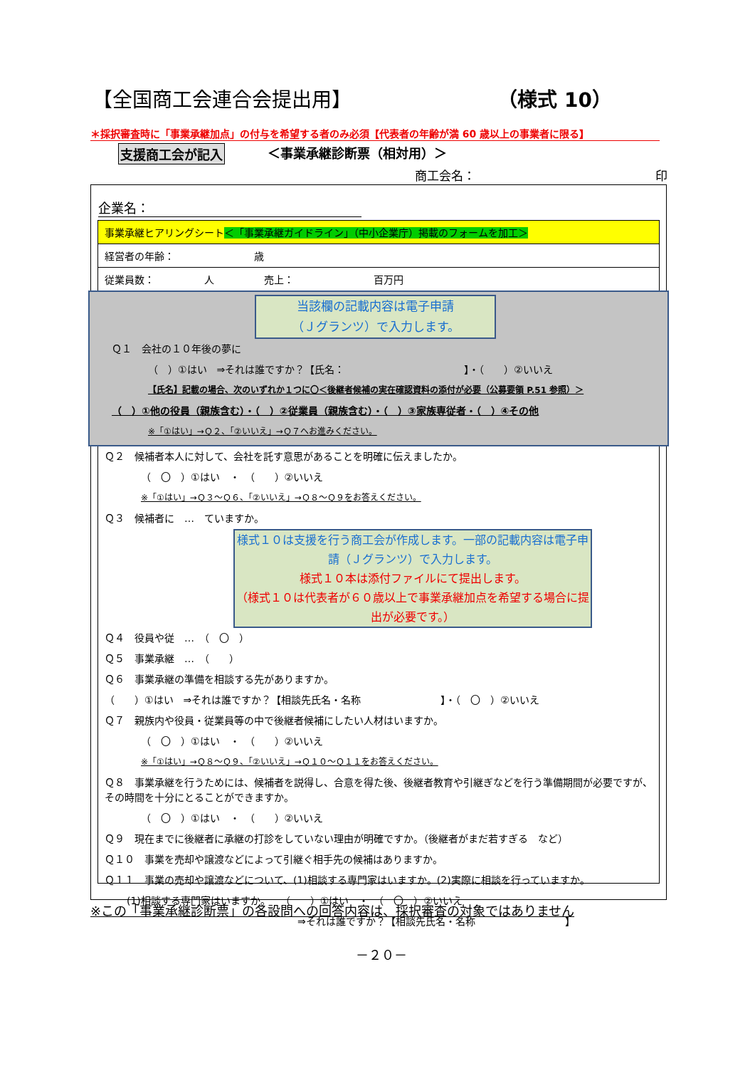【全国商工会連合会提出用】 （様式 10）
＊採択審査時に「事業承継加点」の付与を希望する者のみ必須【代表者の年齢が満 60 歳以上の事業者に限る】
支援商工会が記入 ＜事業承継診断票（相対用）＞
商工会名： 印
企業名：
事業承継ヒアリングシート＜「事業承継ガイドライン」（中小企業庁）掲載のフォームを加工＞
経営者の年齢：　　　　　　　　歳
従業員数：　　　　　人　　　　　売上：　　　　　　　　百万円
当該欄の記載内容は電子申請
（Ｊグランツ）で入力します。
Ｑ１　会社の１０年後の夢に
（　）①はい　⇒それは誰ですか？【氏名：　　　　　　　　　　　　】・（　　）②いいえ
【氏名】記載の場合、次のいずれか１つに〇＜後継者候補の実在確認資料の添付が必要（公募要領 P.51 参照）＞
（　）①他の役員（親族含む）・（　）②従業員（親族含む）・（　）③家族専従者・（　）④その他
※「①はい」→Ｑ２、「②いいえ」→Ｑ７へお進みください。
Ｑ２　候補者本人に対して、会社を託す意思があることを明確に伝えましたか。
（　〇　）①はい　・　（　　）②いいえ
※「①はい」→Ｑ３～Ｑ６、「②いいえ」→Ｑ８～Ｑ９をお答えください。
Ｑ３　候補者に　…　ていますか。
様式１０は支援を行う商工会が作成します。一部の記載内容は電子申請（Ｊグランツ）で入力します。
様式１０本は添付ファイルにて提出します。
（様式１０は代表者が６０歳以上で事業承継加点を希望する場合に提出が必要です。）
Ｑ４　役員や従　…　（　〇　）
Ｑ５　事業承継　…　（　　）
Ｑ６　事業承継の準備を相談する先がありますか。
（　　）①はい　⇒それは誰ですか？【相談先氏名・名称　　　　　　　　】・（　〇　）②いいえ
Ｑ７　親族内や役員・従業員等の中で後継者候補にしたい人材はいますか。
（　〇　）①はい　・　（　　）②いいえ
※「①はい」→Ｑ８～Ｑ９、「②いいえ」→Ｑ１０～Ｑ１１をお答えください。
Ｑ８　事業承継を行うためには、候補者を説得し、合意を得た後、後継者教育や引継ぎなどを行う準備期間が必要ですが、その時間を十分にとることができますか。
（　〇　）①はい　・　（　　）②いいえ
Ｑ９　現在までに後継者に承継の打診をしていない理由が明確ですか。（後継者がまだ若すぎる　など）
Ｑ１０　事業を売却や譲渡などによって引継ぐ相手先の候補はありますか。
Ｑ１１　事業の売却や譲渡などについて、(1)相談する専門家はいますか。(2)実際に相談を行っていますか。
(1)相談する専門家はいますか。　　（　　）①はい　・　（　〇　）②いいえ
⇒それは誰ですか？【相談先氏名・名称　　　　　　　　　】
※この「事業承継診断票」の各設問への回答内容は、採択審査の対象ではありません
－２０－